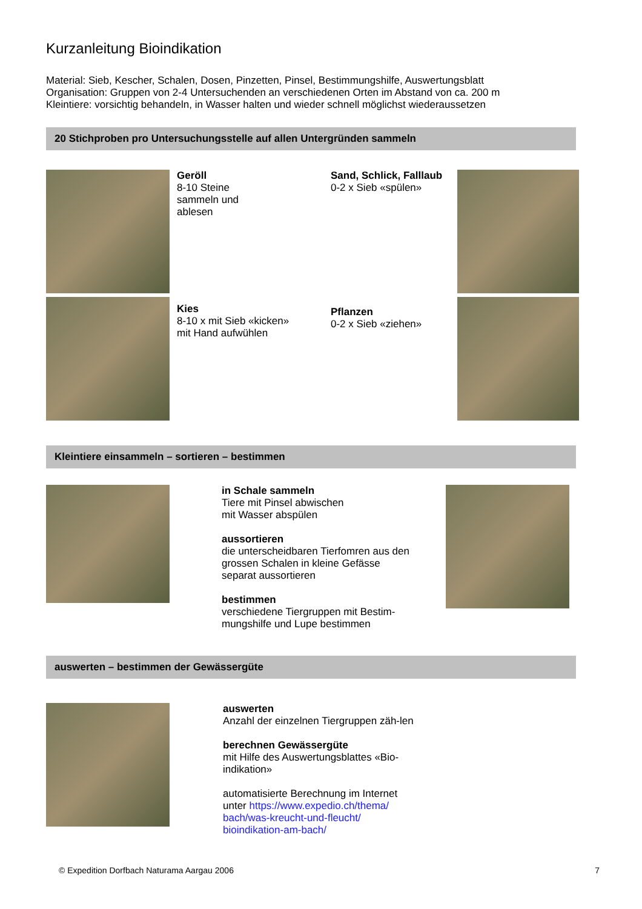Kurzanleitung Bioindikation
Material: Sieb, Kescher, Schalen, Dosen, Pinzetten, Pinsel, Bestimmungshilfe, Auswertungsblatt
Organisation: Gruppen von 2-4 Untersuchenden an verschiedenen Orten im Abstand von ca. 200 m
Kleintiere: vorsichtig behandeln, in Wasser halten und wieder schnell möglichst wiederaussetzen
20 Stichproben pro Untersuchungsstelle auf allen Untergründen sammeln
Geröll
8-10 Steine
sammeln und
ablesen
Sand, Schlick, Falllaub
0-2 x Sieb «spülen»
Kies
8-10 x mit Sieb «kicken»
mit Hand aufwühlen
Pflanzen
0-2 x Sieb «ziehen»
Kleintiere einsammeln – sortieren – bestimmen
in Schale sammeln
Tiere mit Pinsel abwischen
mit Wasser abspülen
aussortieren
die unterscheidbaren Tierfomren aus den grossen Schalen in kleine Gefässe separat aussortieren
bestimmen
verschiedene Tiergruppen mit Bestim-mungshilfe und Lupe bestimmen
auswerten – bestimmen der Gewässergüte
auswerten
Anzahl der einzelnen Tiergruppen zäh-len
berechnen Gewässergüte
mit Hilfe des Auswertungsblattes «Bio-indikation»
automatisierte Berechnung im Internet unter https://www.expedio.ch/thema/ bach/was-kreucht-und-fleucht/ bioindikation-am-bach/
© Expedition Dorfbach Naturama Aargau 2006 7